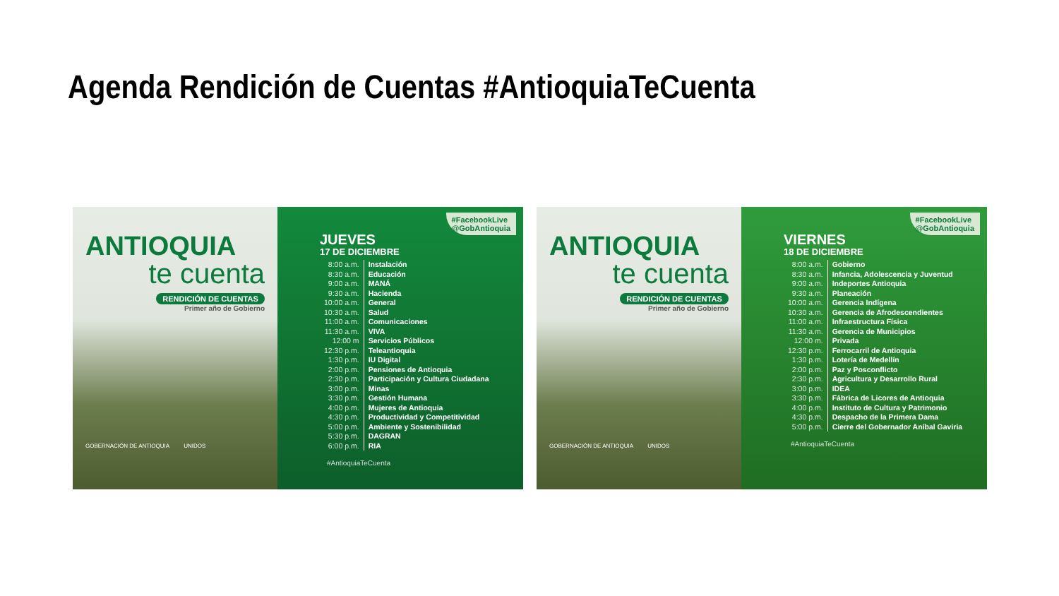Agenda Rendición de Cuentas #AntioquiaTeCuenta
ANTIOQUIA
te cuenta
RENDICIÓN DE CUENTAS
Primer año de Gobierno
GOBERNACIÓN DE ANTIOQUIA UNIDOS
#FacebookLive
@GobAntioquia
JUEVES
17 DE DICIEMBRE
| 8:00 a.m. | Instalación |
| 8:30 a.m. | Educación |
| 9:00 a.m. | MANÁ |
| 9:30 a.m. | Hacienda |
| 10:00 a.m. | General |
| 10:30 a.m. | Salud |
| 11:00 a.m. | Comunicaciones |
| 11:30 a.m. | VIVA |
| 12:00 m | Servicios Públicos |
| 12:30 p.m. | Teleantioquia |
| 1:30 p.m. | IU Digital |
| 2:00 p.m. | Pensiones de Antioquia |
| 2:30 p.m. | Participación y Cultura Ciudadana |
| 3:00 p.m. | Minas |
| 3:30 p.m. | Gestión Humana |
| 4:00 p.m. | Mujeres de Antioquia |
| 4:30 p.m. | Productividad y Competitividad |
| 5:00 p.m. | Ambiente y Sostenibilidad |
| 5:30 p.m. | DAGRAN |
| 6:00 p.m. | RIA |
#AntioquiaTeCuenta
ANTIOQUIA
te cuenta
RENDICIÓN DE CUENTAS
Primer año de Gobierno
GOBERNACIÓN DE ANTIOQUIA UNIDOS
#FacebookLive
@GobAntioquia
VIERNES
18 DE DICIEMBRE
| 8:00 a.m. | Gobierno |
| 8:30 a.m. | Infancia, Adolescencia y Juventud |
| 9:00 a.m. | Indeportes Antioquia |
| 9:30 a.m. | Planeación |
| 10:00 a.m. | Gerencia Indígena |
| 10:30 a.m. | Gerencia de Afrodescendientes |
| 11:00 a.m. | Infraestructura Física |
| 11:30 a.m. | Gerencia de Municipios |
| 12:00 m. | Privada |
| 12:30 p.m. | Ferrocarril de Antioquia |
| 1:30 p.m. | Lotería de Medellín |
| 2:00 p.m. | Paz y Posconflicto |
| 2:30 p.m. | Agricultura y Desarrollo Rural |
| 3:00 p.m. | IDEA |
| 3:30 p.m. | Fábrica de Licores de Antioquia |
| 4:00 p.m. | Instituto de Cultura y Patrimonio |
| 4:30 p.m. | Despacho de la Primera Dama |
| 5:00 p.m. | Cierre del Gobernador Aníbal Gaviria |
#AntioquiaTeCuenta